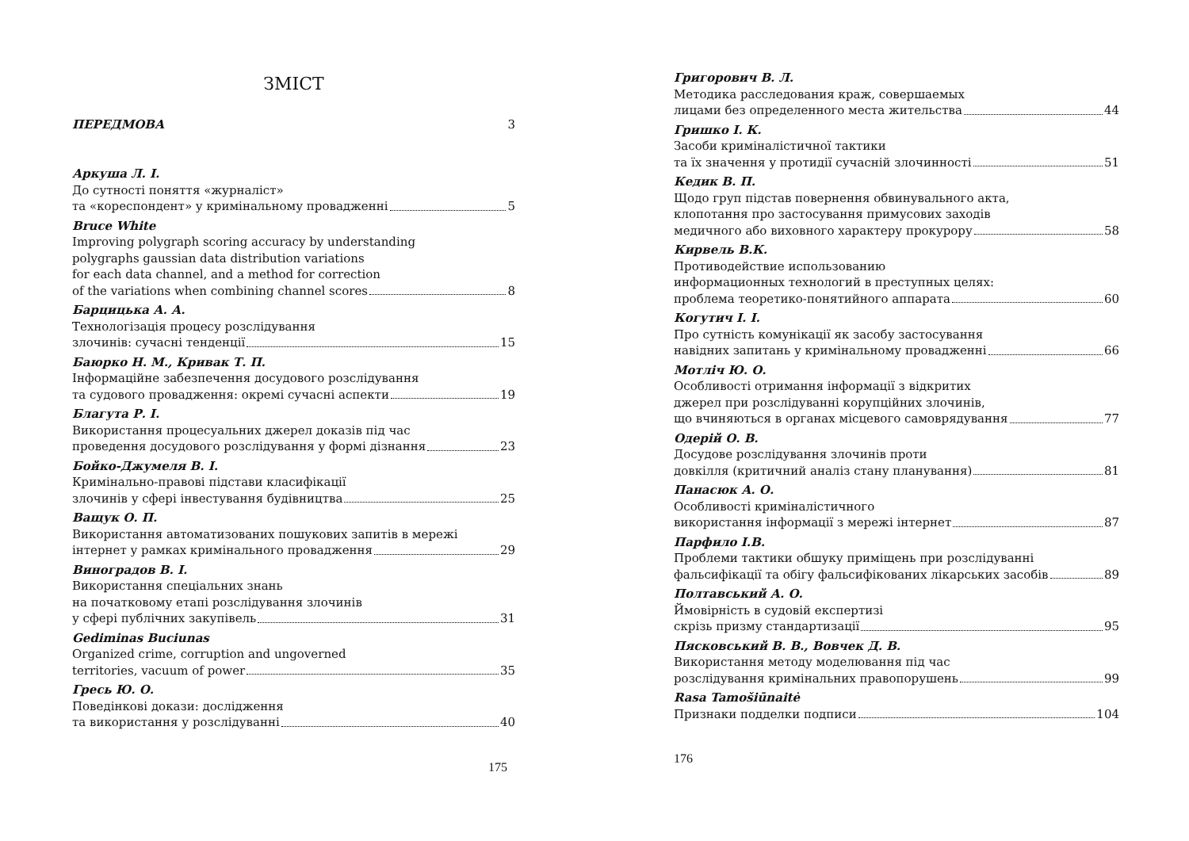ЗМІСТ
ПЕРЕДМОВА 3
Аркуша Л. І.
До сутності поняття «журналіст»
та «кореспондент» у кримінальному провадженні 5
Bruce White
Improving polygraph scoring accuracy by understanding
polygraphs gaussian data distribution variations
for each data channel, and a method for correction
of the variations when combining channel scores 8
Барцицька А. А.
Технологізація процесу розслідування
злочинів: сучасні тенденції 15
Баюрко Н. М., Кривак Т. П.
Інформаційне забезпечення досудового розслідування
та судового провадження: окремі сучасні аспекти 19
Благута Р. І.
Використання процесуальних джерел доказів під час
проведення досудового розслідування у формі дізнання 23
Бойко-Джумеля В. І.
Кримінально-правові підстави класифікації
злочинів у сфері інвестування будівництва 25
Ващук О. П.
Використання автоматизованих пошукових запитів в мережі
інтернет у рамках кримінального провадження 29
Виноградов В. І.
Використання спеціальних знань
на початковому етапі розслідування злочинів
у сфері публічних закупівель 31
Gediminas Buciunas
Organized crime, corruption and ungoverned
territories, vacuum of power 35
Гресь Ю. О.
Поведінкові докази: дослідження
та використання у розслідуванні 40
175
Григорович В. Л.
Методика расследования краж, совершаемых
лицами без определенного места жительства 44
Гришко І. К.
Засоби криміналістичної тактики
та їх значення у протидії сучасній злочинності 51
Кедик В. П.
Щодо груп підстав повернення обвинувального акта,
клопотання про застосування примусових заходів
медичного або виховного характеру прокурору 58
Кирвель В.К.
Противодействие использованию
информационных технологий в преступных целях:
проблема теоретико-понятийного аппарата 60
Когутич І. І.
Про сутність комунікації як засобу застосування
навідних запитань у кримінальному провадженні 66
Мотліч Ю. О.
Особливості отримання інформації з відкритих
джерел при розслідуванні корупційних злочинів,
що вчиняються в органах місцевого самоврядування 77
Одерій О. В.
Досудове розслідування злочинів проти
довкілля (критичний аналіз стану планування) 81
Панасюк А. О.
Особливості криміналістичного
використання інформації з мережі інтернет 87
Парфило І.В.
Проблеми тактики обшуку приміщень при розслідуванні
фальсифікації та обігу фальсифікованих лікарських засобів 89
Полтавський А. О.
Ймовірність в судовій експертизі
скрізь призму стандартизації 95
Пясковський В. В., Вовчек Д. В.
Використання методу моделювання під час
розслідування кримінальних правопорушень 99
Rasa Tamošiūnaitė
Признаки подделки подписи 104
176